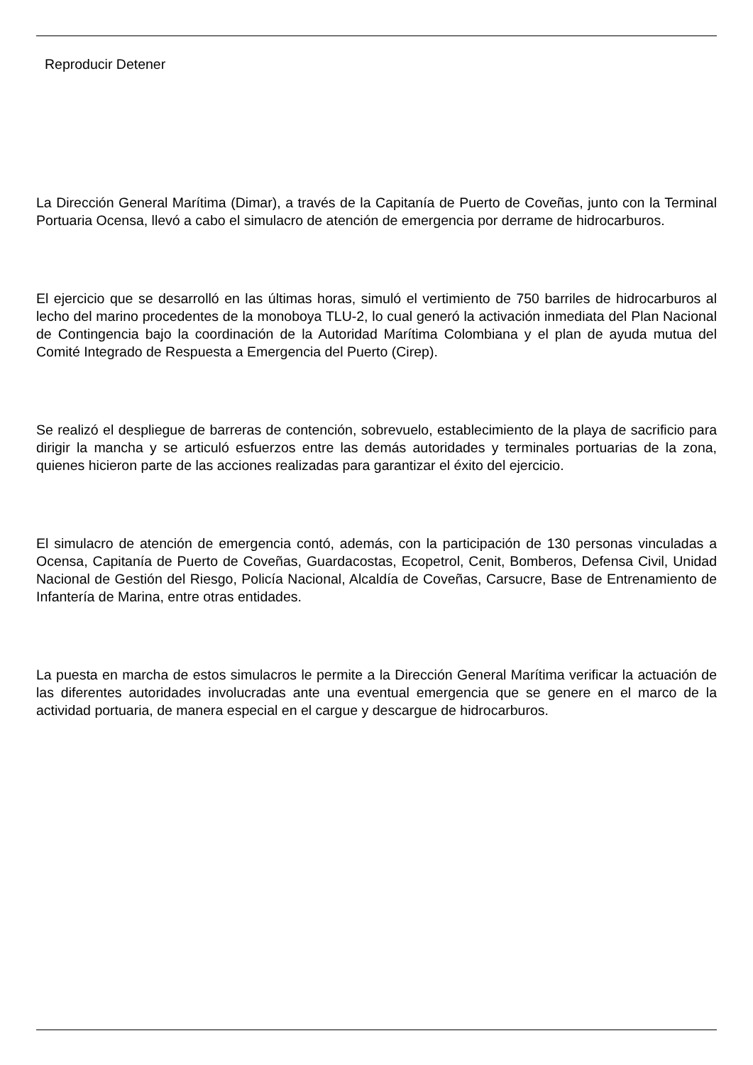Reproducir Detener
La Dirección General Marítima (Dimar), a través de la Capitanía de Puerto de Coveñas, junto con la Terminal Portuaria Ocensa, llevó a cabo el simulacro de atención de emergencia por derrame de hidrocarburos.
El ejercicio que se desarrolló en las últimas horas, simuló el vertimiento de 750 barriles de hidrocarburos al lecho del marino procedentes de la monoboya TLU-2, lo cual generó la activación inmediata del Plan Nacional de Contingencia bajo la coordinación de la Autoridad Marítima Colombiana y el plan de ayuda mutua del Comité Integrado de Respuesta a Emergencia del Puerto (Cirep).
Se realizó el despliegue de barreras de contención, sobrevuelo, establecimiento de la playa de sacrificio para dirigir la mancha y se articuló esfuerzos entre las demás autoridades y terminales portuarias de la zona, quienes hicieron parte de las acciones realizadas para garantizar el éxito del ejercicio.
El simulacro de atención de emergencia contó, además, con la participación de 130 personas vinculadas a Ocensa, Capitanía de Puerto de Coveñas, Guardacostas, Ecopetrol, Cenit, Bomberos, Defensa Civil, Unidad Nacional de Gestión del Riesgo, Policía Nacional, Alcaldía de Coveñas, Carsucre, Base de Entrenamiento de Infantería de Marina, entre otras entidades.
La puesta en marcha de estos simulacros le permite a la Dirección General Marítima verificar la actuación de las diferentes autoridades involucradas ante una eventual emergencia que se genere en el marco de la actividad portuaria, de manera especial en el cargue y descargue de hidrocarburos.